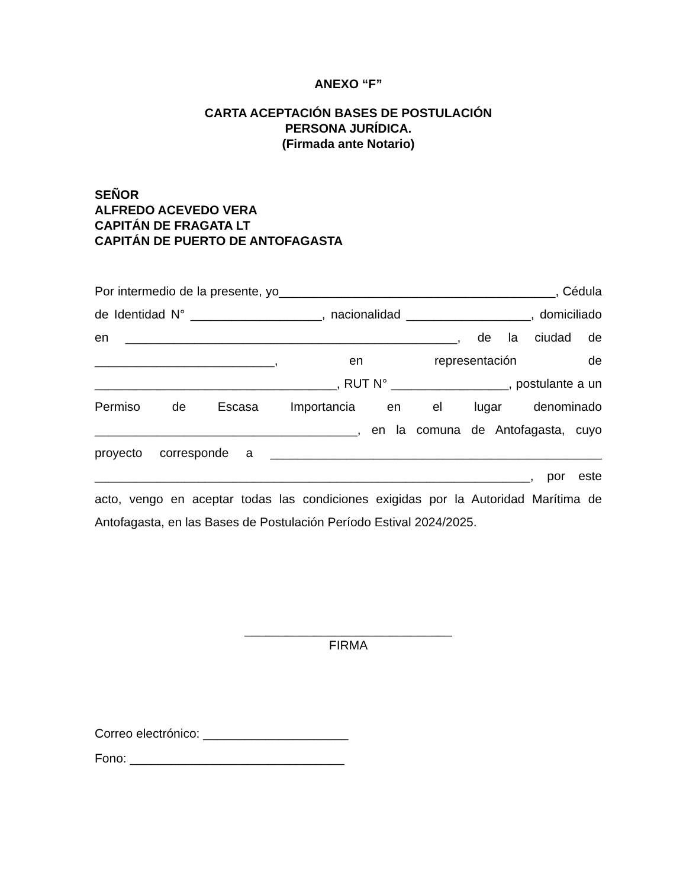ANEXO “F”
CARTA ACEPTACIÓN BASES DE POSTULACIÓN
PERSONA JURÍDICA.
(Firmada ante Notario)
SEÑOR
ALFREDO ACEVEDO VERA
CAPITÁN DE FRAGATA LT
CAPITÁN DE PUERTO DE ANTOFAGASTA
Por intermedio de la presente, yo________________________________________, Cédula de Identidad N° ___________________, nacionalidad __________________, domiciliado en ________________________________________________, de la ciudad de __________________________, en representación de ___________________________________, RUT N° _________________, postulante a un Permiso de Escasa Importancia en el lugar denominado ______________________________________, en la comuna de Antofagasta, cuyo proyecto corresponde a ________________________________________________ _______________________________________________________________, por este acto, vengo en aceptar todas las condiciones exigidas por la Autoridad Marítima de Antofagasta, en las Bases de Postulación Período Estival 2024/2025.
______________________________
FIRMA
Correo electrónico: _____________________
Fono: _______________________________